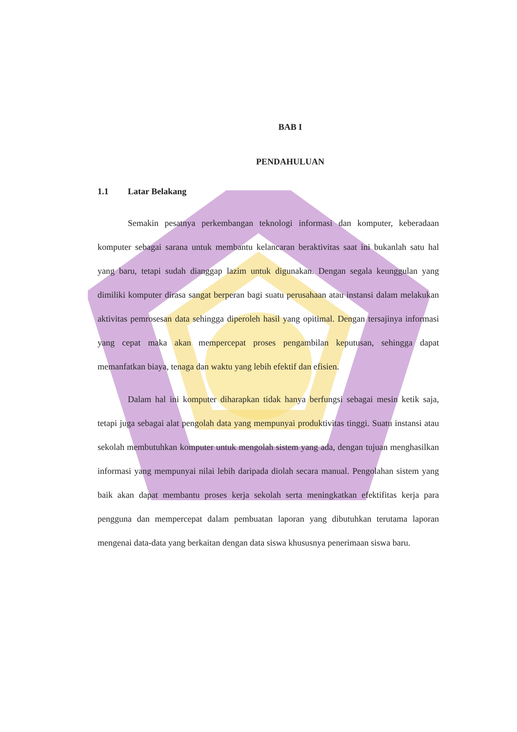BAB I
PENDAHULUAN
1.1 Latar Belakang
Semakin pesatnya perkembangan teknologi informasi dan komputer, keberadaan komputer sebagai sarana untuk membantu kelancaran beraktivitas saat ini bukanlah satu hal yang baru, tetapi sudah dianggap lazim untuk digunakan. Dengan segala keunggulan yang dimiliki komputer dirasa sangat berperan bagi suatu perusahaan atau instansi dalam melakukan aktivitas pemrosesan data sehingga diperoleh hasil yang opitimal. Dengan tersajinya informasi yang cepat maka akan mempercepat proses pengambilan keputusan, sehingga dapat memanfatkan biaya, tenaga dan waktu yang lebih efektif dan efisien.
Dalam hal ini komputer diharapkan tidak hanya berfungsi sebagai mesin ketik saja, tetapi juga sebagai alat pengolah data yang mempunyai produktivitas tinggi. Suatu instansi atau sekolah membutuhkan komputer untuk mengolah sistem yang ada, dengan tujuan menghasilkan informasi yang mempunyai nilai lebih daripada diolah secara manual. Pengolahan sistem yang baik akan dapat membantu proses kerja sekolah serta meningkatkan efektifitas kerja para pengguna dan mempercepat dalam pembuatan laporan yang dibutuhkan terutama laporan mengenai data-data yang berkaitan dengan data siswa khususnya penerimaan siswa baru.